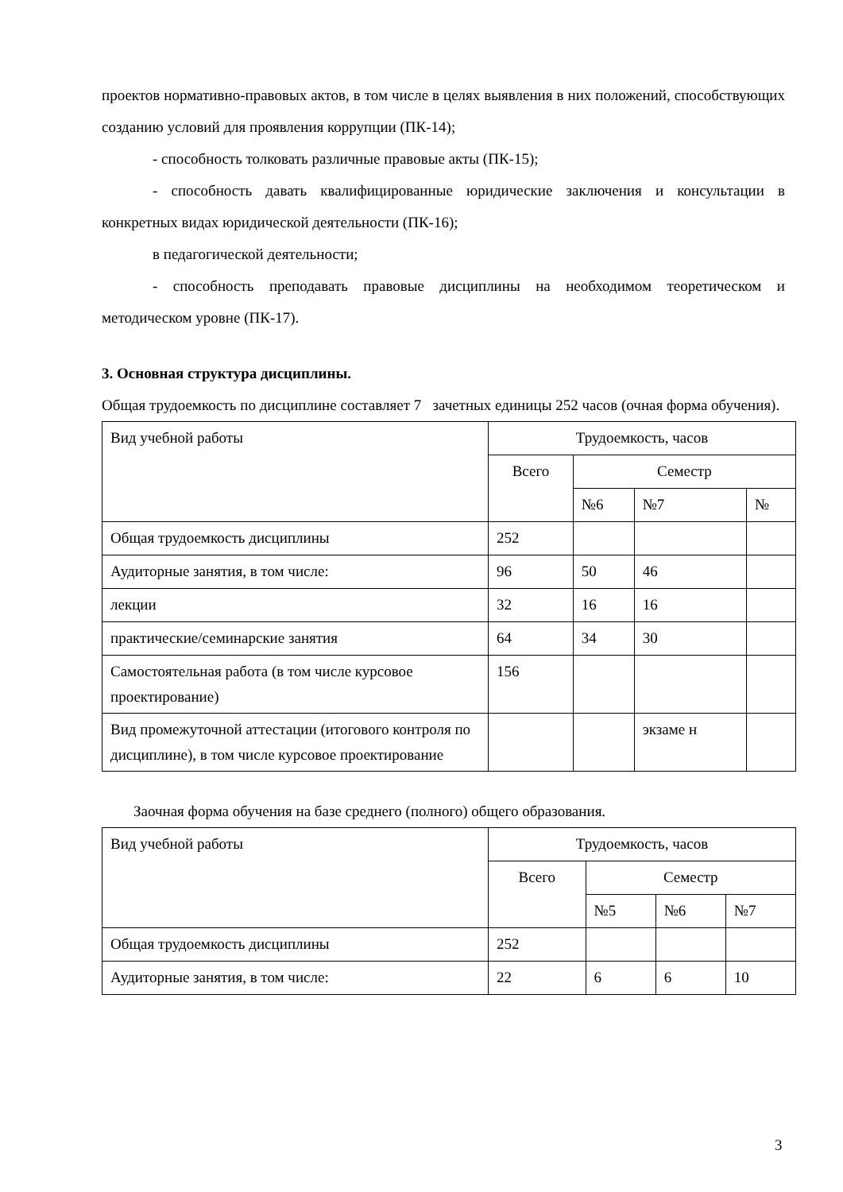проектов нормативно-правовых актов, в том числе в целях выявления в них положений, способствующих созданию условий для проявления коррупции (ПК-14);
- способность толковать различные правовые акты (ПК-15);
- способность давать квалифицированные юридические заключения и консультации в конкретных видах юридической деятельности (ПК-16);
в педагогической деятельности;
- способность преподавать правовые дисциплины на необходимом теоретическом и методическом уровне (ПК-17).
3. Основная структура дисциплины.
Общая трудоемкость по дисциплине составляет 7 зачетных единицы 252 часов (очная форма обучения).
| Вид учебной работы | Трудоемкость, часов | | | |
| | Всего | Семестр | | |
| | | №6 | №7 | № |
| Общая трудоемкость дисциплины | 252 | | | |
| Аудиторные занятия, в том числе: | 96 | 50 | 46 | |
| лекции | 32 | 16 | 16 | |
| практические/семинарские занятия | 64 | 34 | 30 | |
| Самостоятельная работа (в том числе курсовое проектирование) | 156 | | | |
| Вид промежуточной аттестации (итогового контроля по дисциплине), в том числе курсовое проектирование | | | экзаме н | |
Заочная форма обучения на базе среднего (полного) общего образования.
| Вид учебной работы | Трудоемкость, часов | | | |
| | Всего | Семестр | | |
| | | №5 | №6 | №7 |
| Общая трудоемкость дисциплины | 252 | | | |
| Аудиторные занятия, в том числе: | 22 | 6 | 6 | 10 |
3